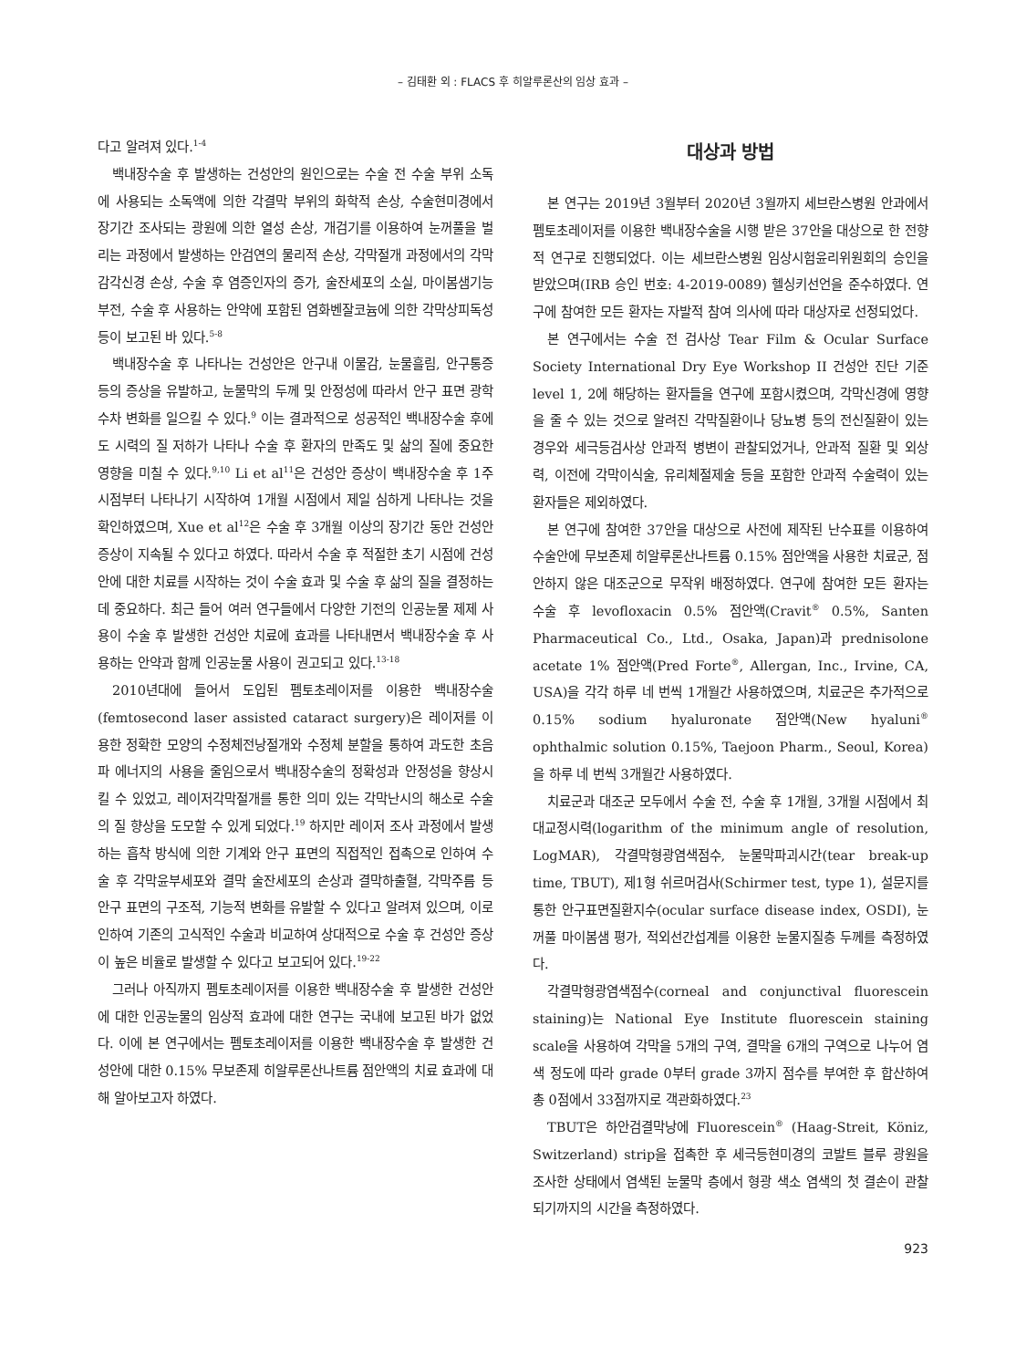– 김태환 외 : FLACS 후 히알루론산의 임상 효과 –
다고 알려져 있다.<sup>1-4</sup>
백내장수술 후 발생하는 건성안의 원인으로는 수술 전 수술 부위 소독에 사용되는 소독액에 의한 각결막 부위의 화학적 손상, 수술현미경에서 장기간 조사되는 광원에 의한 열성 손상, 개검기를 이용하여 눈꺼풀을 벌리는 과정에서 발생하는 안검연의 물리적 손상, 각막절개 과정에서의 각막감각신경 손상, 수술 후 염증인자의 증가, 술잔세포의 소실, 마이봄샘기능부전, 수술 후 사용하는 안약에 포함된 염화벤잘코늄에 의한 각막상피독성 등이 보고된 바 있다.<sup>5-8</sup>
백내장수술 후 나타나는 건성안은 안구내 이물감, 눈물흘림, 안구통증 등의 증상을 유발하고, 눈물막의 두께 및 안정성에 따라서 안구 표면 광학수차 변화를 일으킬 수 있다.<sup>9</sup> 이는 결과적으로 성공적인 백내장수술 후에도 시력의 질 저하가 나타나 수술 후 환자의 만족도 및 삶의 질에 중요한 영향을 미칠 수 있다.<sup>9,10</sup> Li et al<sup>11</sup>은 건성안 증상이 백내장수술 후 1주 시점부터 나타나기 시작하여 1개월 시점에서 제일 심하게 나타나는 것을 확인하였으며, Xue et al<sup>12</sup>은 수술 후 3개월 이상의 장기간 동안 건성안 증상이 지속될 수 있다고 하였다. 따라서 수술 후 적절한 초기 시점에 건성안에 대한 치료를 시작하는 것이 수술 효과 및 수술 후 삶의 질을 결정하는 데 중요하다. 최근 들어 여러 연구들에서 다양한 기전의 인공눈물 제제 사용이 수술 후 발생한 건성안 치료에 효과를 나타내면서 백내장수술 후 사용하는 안약과 함께 인공눈물 사용이 권고되고 있다.<sup>13-18</sup>
2010년대에 들어서 도입된 펨토초레이저를 이용한 백내장수술(femtosecond laser assisted cataract surgery)은 레이저를 이용한 정확한 모양의 수정체전낭절개와 수정체 분할을 통하여 과도한 초음파 에너지의 사용을 줄임으로서 백내장수술의 정확성과 안정성을 향상시킬 수 있었고, 레이저각막절개를 통한 의미 있는 각막난시의 해소로 수술의 질 향상을 도모할 수 있게 되었다.<sup>19</sup> 하지만 레이저 조사 과정에서 발생하는 흡착 방식에 의한 기계와 안구 표면의 직접적인 접촉으로 인하여 수술 후 각막윤부세포와 결막 술잔세포의 손상과 결막하출혈, 각막주름 등 안구 표면의 구조적, 기능적 변화를 유발할 수 있다고 알려져 있으며, 이로 인하여 기존의 고식적인 수술과 비교하여 상대적으로 수술 후 건성안 증상이 높은 비율로 발생할 수 있다고 보고되어 있다.<sup>19-22</sup>
그러나 아직까지 펨토초레이저를 이용한 백내장수술 후 발생한 건성안에 대한 인공눈물의 임상적 효과에 대한 연구는 국내에 보고된 바가 없었다. 이에 본 연구에서는 펨토초레이저를 이용한 백내장수술 후 발생한 건성안에 대한 0.15% 무보존제 히알루론산나트륨 점안액의 치료 효과에 대해 알아보고자 하였다.
대상과 방법
본 연구는 2019년 3월부터 2020년 3월까지 세브란스병원 안과에서 펨토초레이저를 이용한 백내장수술을 시행 받은 37안을 대상으로 한 전향적 연구로 진행되었다. 이는 세브란스병원 임상시험윤리위원회의 승인을 받았으며(IRB 승인 번호: 4-2019-0089) 헬싱키선언을 준수하였다. 연구에 참여한 모든 환자는 자발적 참여 의사에 따라 대상자로 선정되었다.
본 연구에서는 수술 전 검사상 Tear Film & Ocular Surface Society International Dry Eye Workshop II 건성안 진단 기준 level 1, 2에 해당하는 환자들을 연구에 포함시켰으며, 각막신경에 영향을 줄 수 있는 것으로 알려진 각막질환이나 당뇨병 등의 전신질환이 있는 경우와 세극등검사상 안과적 병변이 관찰되었거나, 안과적 질환 및 외상력, 이전에 각막이식술, 유리체절제술 등을 포함한 안과적 수술력이 있는 환자들은 제외하였다.
본 연구에 참여한 37안을 대상으로 사전에 제작된 난수표를 이용하여 수술안에 무보존제 히알루론산나트륨 0.15% 점안액을 사용한 치료군, 점안하지 않은 대조군으로 무작위 배정하였다. 연구에 참여한 모든 환자는 수술 후 levofloxacin 0.5% 점안액(Cravit<sup>®</sup> 0.5%, Santen Pharmaceutical Co., Ltd., Osaka, Japan)과 prednisolone acetate 1% 점안액(Pred Forte<sup>®</sup>, Allergan, Inc., Irvine, CA, USA)을 각각 하루 네 번씩 1개월간 사용하였으며, 치료군은 추가적으로 0.15% sodium hyaluronate 점안액(New hyaluni<sup>®</sup> ophthalmic solution 0.15%, Taejoon Pharm., Seoul, Korea)을 하루 네 번씩 3개월간 사용하였다.
치료군과 대조군 모두에서 수술 전, 수술 후 1개월, 3개월 시점에서 최대교정시력(logarithm of the minimum angle of resolution, LogMAR), 각결막형광염색점수, 눈물막파괴시간(tear break-up time, TBUT), 제1형 쉬르머검사(Schirmer test, type 1), 설문지를 통한 안구표면질환지수(ocular surface disease index, OSDI), 눈꺼풀 마이봄샘 평가, 적외선간섭계를 이용한 눈물지질층 두께를 측정하였다.
각결막형광염색점수(corneal and conjunctival fluorescein staining)는 National Eye Institute fluorescein staining scale을 사용하여 각막을 5개의 구역, 결막을 6개의 구역으로 나누어 염색 정도에 따라 grade 0부터 grade 3까지 점수를 부여한 후 합산하여 총 0점에서 33점까지로 객관화하였다.<sup>23</sup>
TBUT은 하안검결막낭에 Fluorescein<sup>®</sup> (Haag-Streit, Köniz, Switzerland) strip을 접촉한 후 세극등현미경의 코발트 블루 광원을 조사한 상태에서 염색된 눈물막 층에서 형광 색소 염색의 첫 결손이 관찰되기까지의 시간을 측정하였다.
923